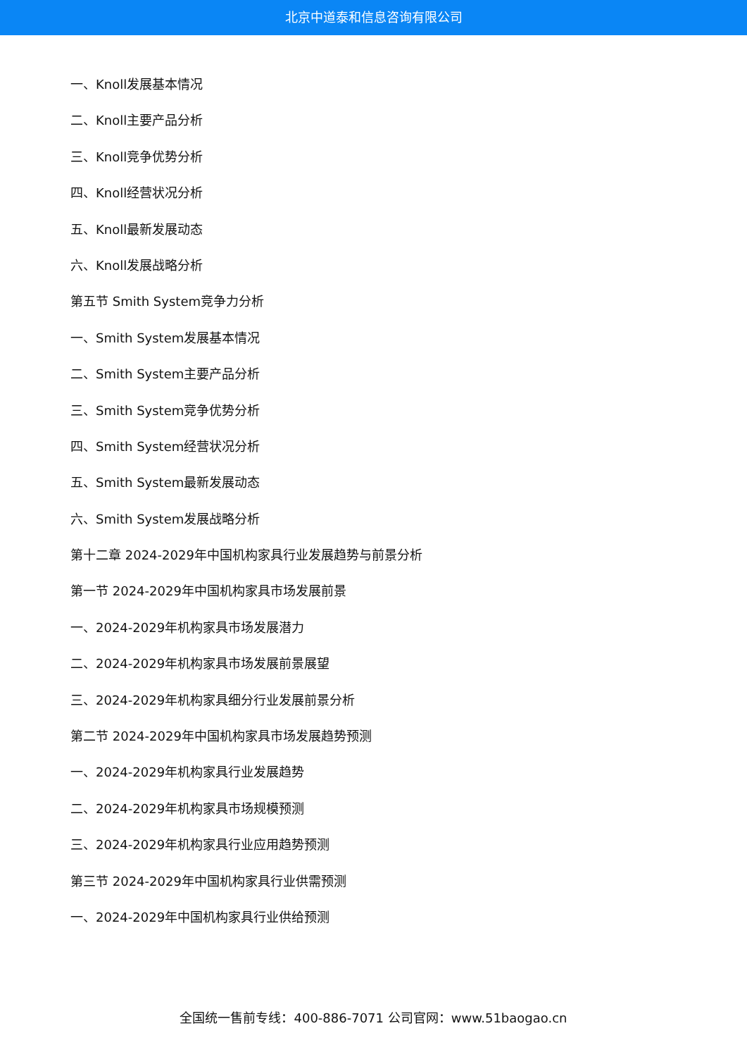北京中道泰和信息咨询有限公司
一、Knoll发展基本情况
二、Knoll主要产品分析
三、Knoll竞争优势分析
四、Knoll经营状况分析
五、Knoll最新发展动态
六、Knoll发展战略分析
第五节 Smith System竞争力分析
一、Smith System发展基本情况
二、Smith System主要产品分析
三、Smith System竞争优势分析
四、Smith System经营状况分析
五、Smith System最新发展动态
六、Smith System发展战略分析
第十二章 2024-2029年中国机构家具行业发展趋势与前景分析
第一节 2024-2029年中国机构家具市场发展前景
一、2024-2029年机构家具市场发展潜力
二、2024-2029年机构家具市场发展前景展望
三、2024-2029年机构家具细分行业发展前景分析
第二节 2024-2029年中国机构家具市场发展趋势预测
一、2024-2029年机构家具行业发展趋势
二、2024-2029年机构家具市场规模预测
三、2024-2029年机构家具行业应用趋势预测
第三节 2024-2029年中国机构家具行业供需预测
一、2024-2029年中国机构家具行业供给预测
全国统一售前专线：400-886-7071 公司官网：www.51baogao.cn